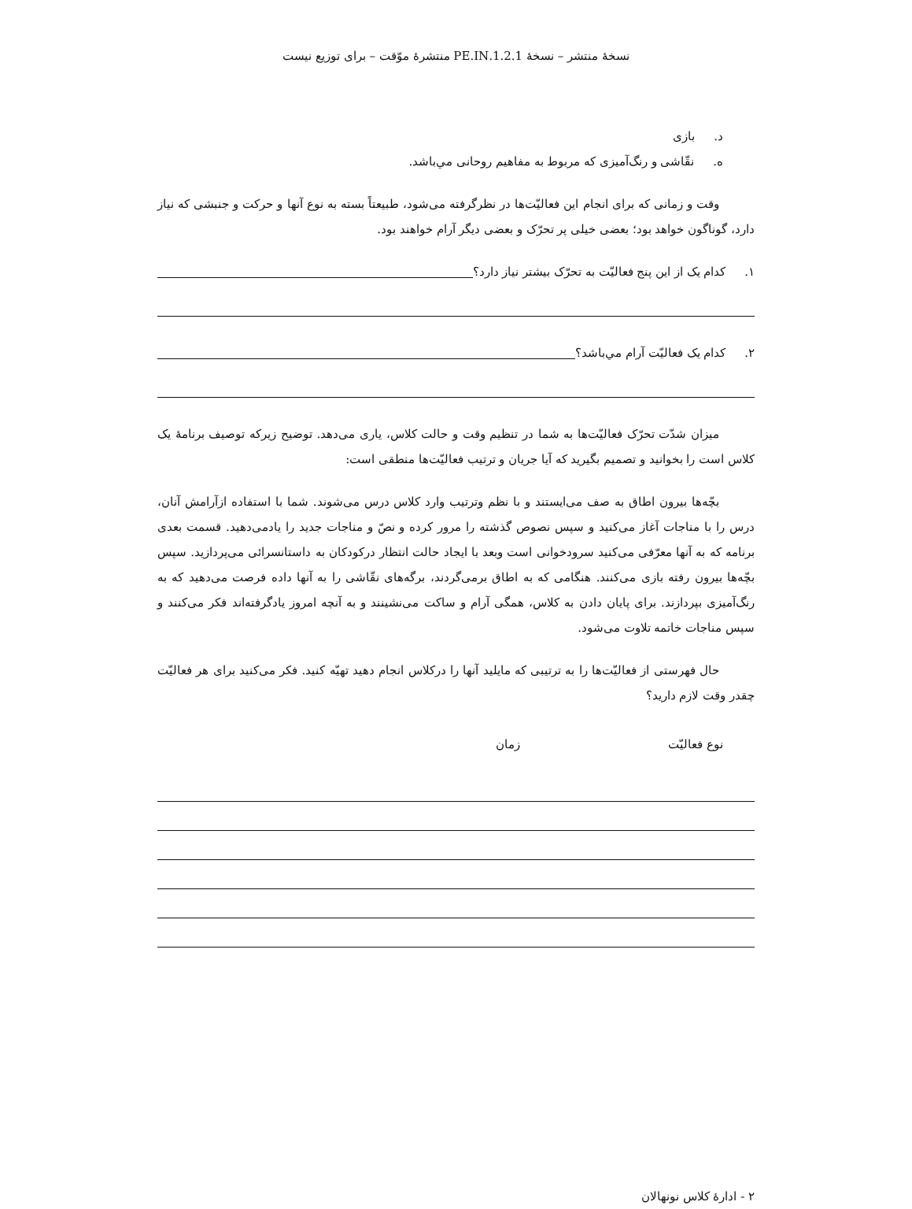نسخهٔ منتشر – نسخهٔ 1.2.1.PE.IN منتشرهٔ موّقت – برای توزیع نیست
د. بازی
ه. نقّاشی و رنگ‌آمیزی که مربوط به مفاهیم روحانی مي‌باشد.
وقت و زمانی که برای انجام این فعالیّت‌ها در نظرگرفته می‌شود، طبیعتاً بسته به نوع آنها و حرکت و جنبشی که نیاز دارد، گوناگون خواهد بود؛ بعضی خیلی پر تحرّک و بعضی دیگر آرام خواهند بود.
۱. کدام یک از این پنج فعالیّت به تحرّک بیشتر نیاز دارد؟
۲. کدام یک فعالیّت آرام مي‌باشد؟
میزان شدّت تحرّک فعالیّت‌ها به شما در تنظیم وقت و حالت کلاس، یاری می‌دهد. توضیح زیرکه توصیف برنامهٔ یک کلاس است را بخوانید و تصمیم بگیرید که آیا جریان و ترتیب فعالیّت‌ها منطقی است:
بچّه‌ها بیرون اطاق به صف می‌ایستند و با نظم وترتیب وارد کلاس درس می‌شوند. شما با استفاده ازآرامش آنان، درس را با مناجات آغاز می‌کنید و سپس نصوص گذشته را مرور کرده و نصّ و مناجات جدید را یادمی‌دهید. قسمت بعدی برنامه که به آنها معرّفی می‌کنید سرودخوانی است وبعد با ایجاد حالت انتظار درکودکان به داستانسرائی می‌پردازید. سپس بچّه‌ها بیرون رفته بازی می‌کنند. هنگامی که به اطاق برمی‌گردند، برگه‌های نقّاشی را به آنها داده فرصت می‌دهید که به رنگ‌آمیزی بپردازند. برای پایان دادن به کلاس، همگی آرام و ساکت می‌نشینند و به آنچه امروز یادگرفته‌اند فکر می‌کنند و سپس مناجات خاتمه تلاوت می‌شود.
حال فهرستی از فعالیّت‌ها را به ترتیبی که مایلید آنها را درکلاس انجام دهید تهیّه کنید. فکر می‌کنید برای هر فعالیّت چقدر وقت لازم دارید؟
نوع فعالیّت زمان
۲ - ادارهٔ کلاس نونهالان